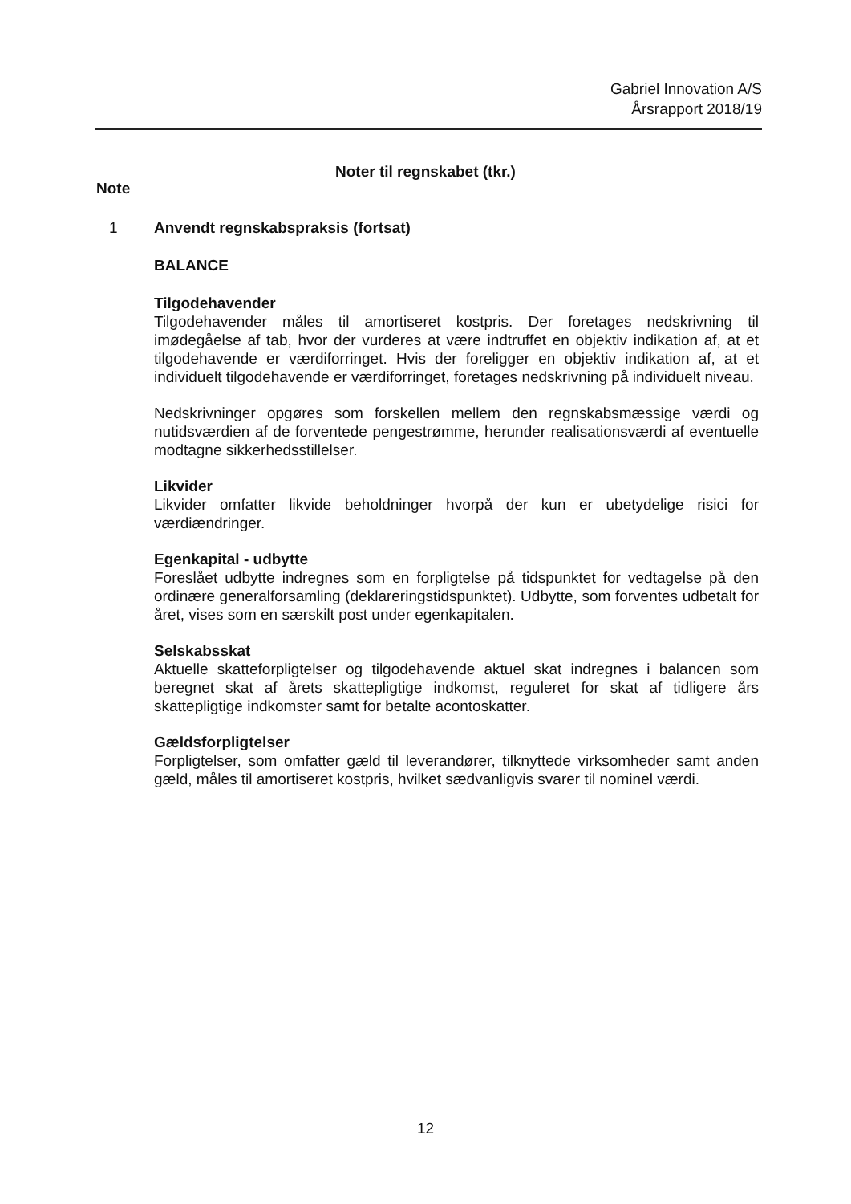Gabriel Innovation A/S
Årsrapport 2018/19
Noter til regnskabet (tkr.)
Note
1 Anvendt regnskabspraksis (fortsat)
BALANCE
Tilgodehavender
Tilgodehavender måles til amortiseret kostpris. Der foretages nedskrivning til imødegåelse af tab, hvor der vurderes at være indtruffet en objektiv indikation af, at et tilgodehavende er værdiforringet. Hvis der foreligger en objektiv indikation af, at et individuelt tilgodehavende er værdiforringet, foretages nedskrivning på individuelt niveau.
Nedskrivninger opgøres som forskellen mellem den regnskabsmæssige værdi og nutidsværdien af de forventede pengestrømme, herunder realisationsværdi af eventuelle modtagne sikkerhedsstillelser.
Likvider
Likvider omfatter likvide beholdninger hvorpå der kun er ubetydelige risici for værdiændringer.
Egenkapital - udbytte
Foreslået udbytte indregnes som en forpligtelse på tidspunktet for vedtagelse på den ordinære generalforsamling (deklareringstidspunktet). Udbytte, som forventes udbetalt for året, vises som en særskilt post under egenkapitalen.
Selskabsskat
Aktuelle skatteforpligtelser og tilgodehavende aktuel skat indregnes i balancen som beregnet skat af årets skattepligtige indkomst, reguleret for skat af tidligere års skattepligtige indkomster samt for betalte acontoskatter.
Gældsforpligtelser
Forpligtelser, som omfatter gæld til leverandører, tilknyttede virksomheder samt anden gæld, måles til amortiseret kostpris, hvilket sædvanligvis svarer til nominel værdi.
12